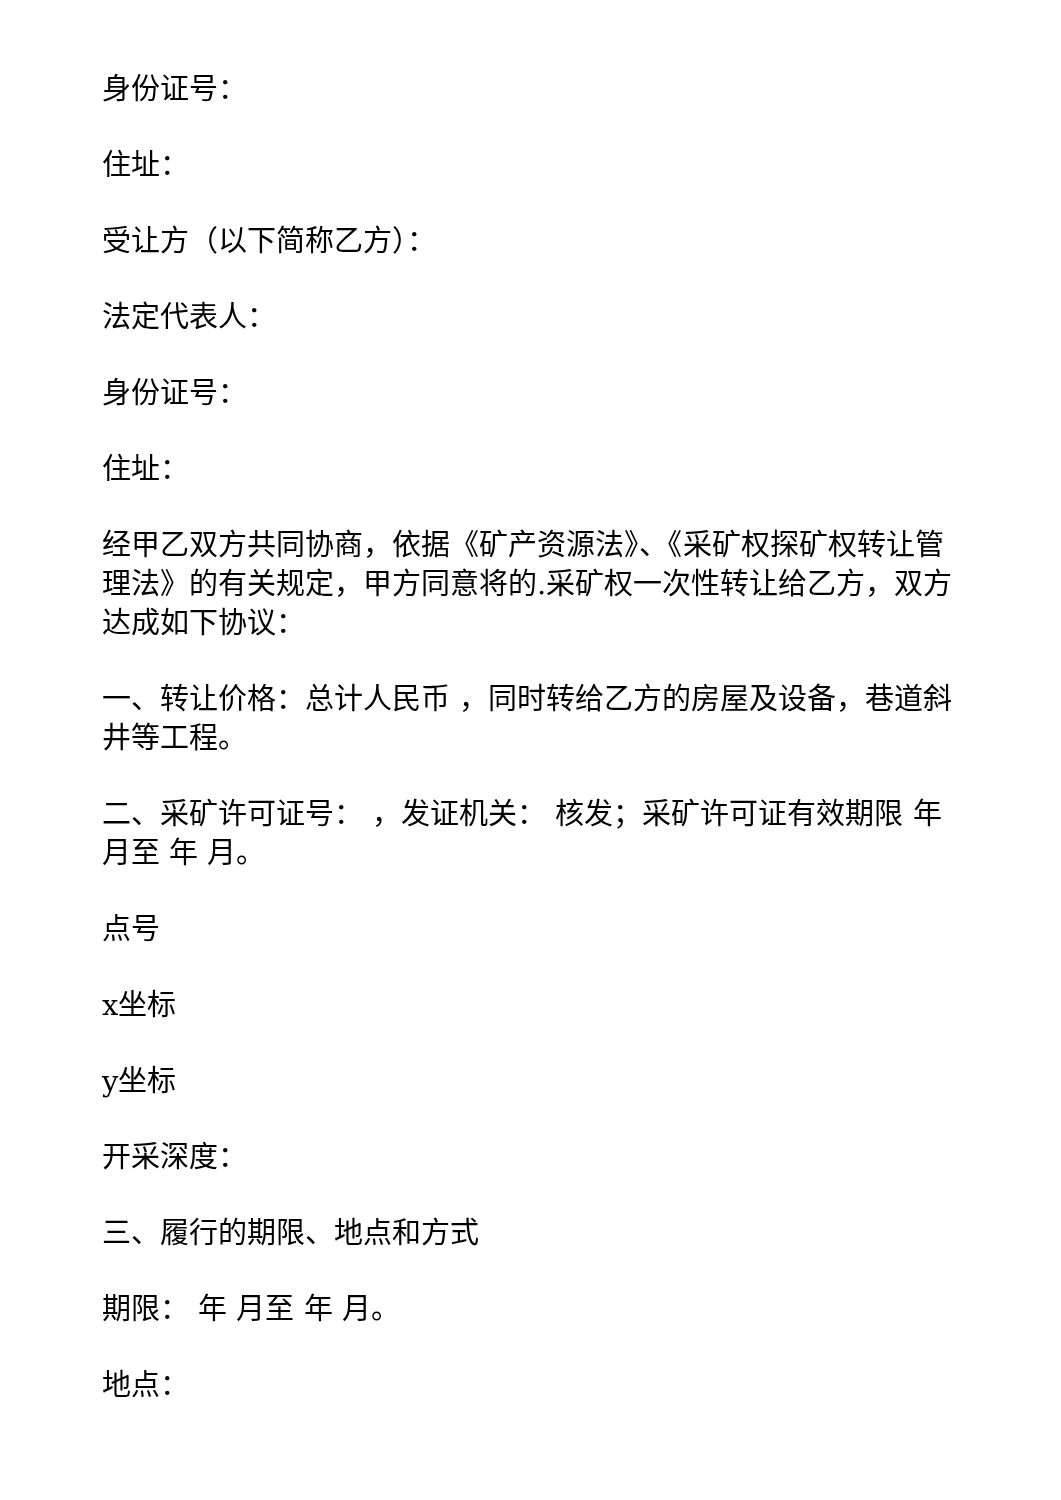身份证号：
住址：
受让方（以下简称乙方）：
法定代表人：
身份证号：
住址：
经甲乙双方共同协商，依据《矿产资源法》、《采矿权探矿权转让管理法》的有关规定，甲方同意将的.采矿权一次性转让给乙方，双方达成如下协议：
一、转让价格：总计人民币 ，同时转给乙方的房屋及设备，巷道斜井等工程。
二、采矿许可证号： ，发证机关： 核发；采矿许可证有效期限 年 月至 年 月。
点号
x坐标
y坐标
开采深度：
三、履行的期限、地点和方式
期限： 年 月至 年 月。
地点：